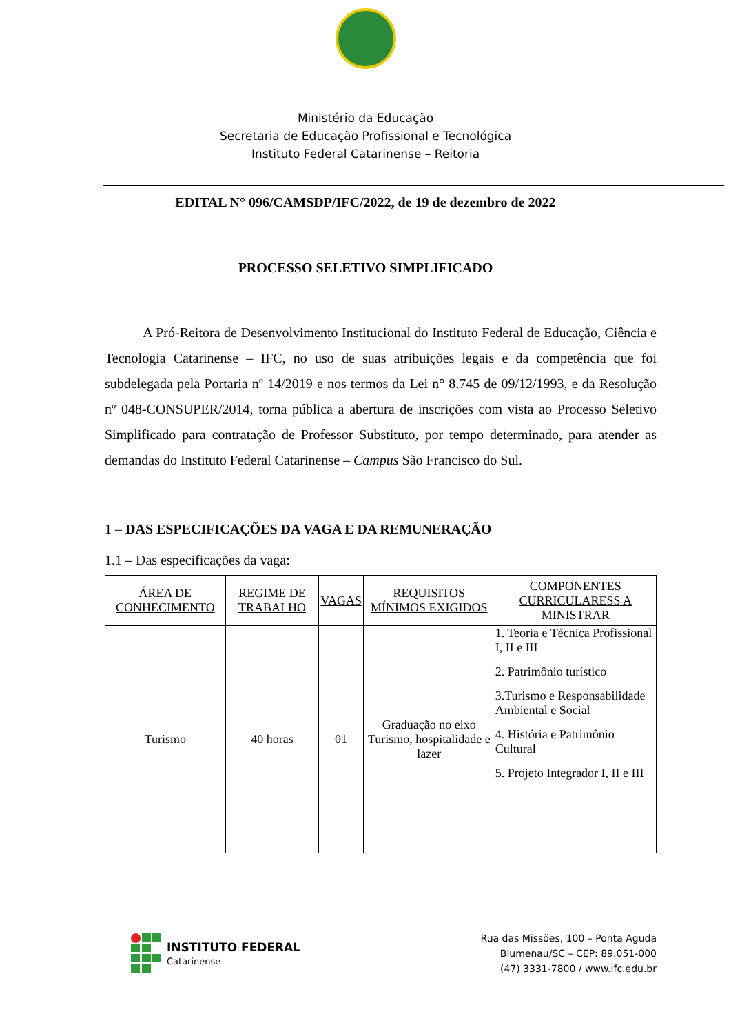Ministério da Educação
Secretaria de Educação Profissional e Tecnológica
Instituto Federal Catarinense – Reitoria
EDITAL N° 096/CAMSDP/IFC/2022, de 19 de dezembro de 2022
PROCESSO SELETIVO SIMPLIFICADO
A Pró-Reitora de Desenvolvimento Institucional do Instituto Federal de Educação, Ciência e Tecnologia Catarinense – IFC, no uso de suas atribuições legais e da competência que foi subdelegada pela Portaria nº 14/2019 e nos termos da Lei n° 8.745 de 09/12/1993, e da Resolução nº 048-CONSUPER/2014, torna pública a abertura de inscrições com vista ao Processo Seletivo Simplificado para contratação de Professor Substituto, por tempo determinado, para atender as demandas do Instituto Federal Catarinense – Campus São Francisco do Sul.
1 – DAS ESPECIFICAÇÕES DA VAGA E DA REMUNERAÇÃO
1.1 – Das especificações da vaga:
| ÁREA DE CONHECIMENTO | REGIME DE TRABALHO | VAGAS | REQUISITOS MÍNIMOS EXIGIDOS | COMPONENTES CURRICULARESS A MINISTRAR |
| --- | --- | --- | --- | --- |
| Turismo | 40 horas | 01 | Graduação no eixo Turismo, hospitalidade e lazer | 1. Teoria e Técnica Profissional I, II e III 2. Patrimônio turístico 3.Turismo e Responsabilidade Ambiental e Social 4. História e Patrimônio Cultural 5. Projeto Integrador I, II e III |
INSTITUTO FEDERAL
Catarinense
Rua das Missões, 100 – Ponta Aguda
Blumenau/SC – CEP: 89.051-000
(47) 3331-7800 / www.ifc.edu.br